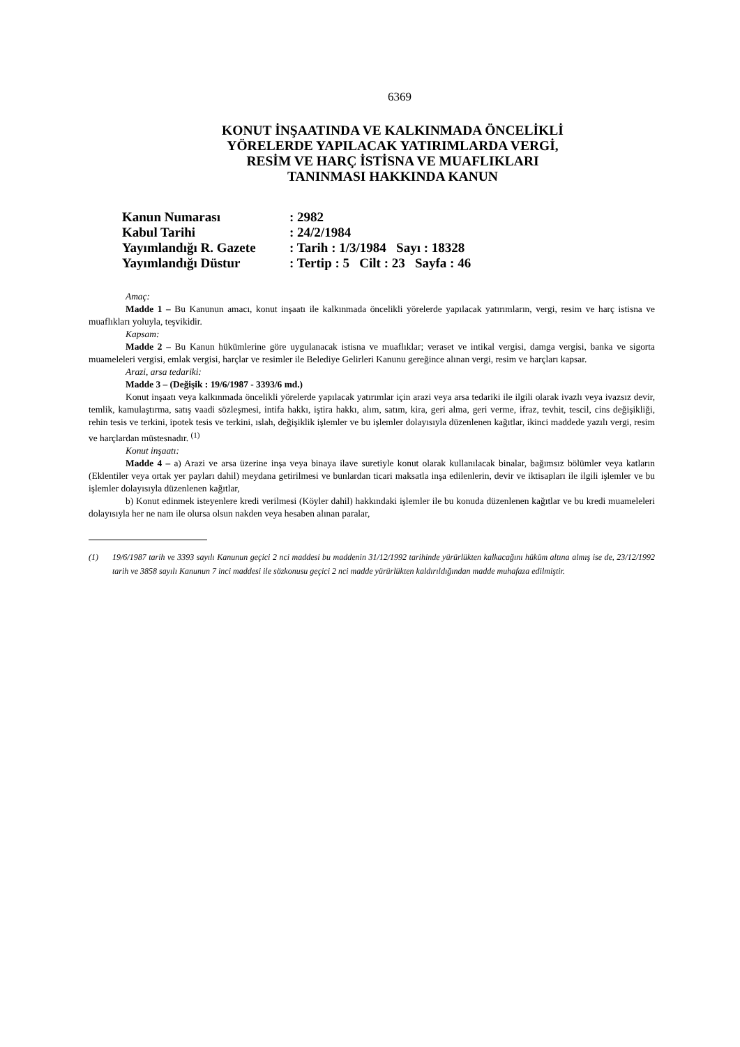6369
KONUT İNŞAATINDA VE KALKINMADA ÖNCELİKLİ
YÖRELERDE YAPILACAK YATIRIMLARDA VERGİ,
RESİM VE HARÇ İSTİSNA VE MUAFLIKLARI
TANINMASI HAKKINDA KANUN
| Kanun Numarası | : 2982 |
| Kabul Tarihi | : 24/2/1984 |
| Yayımlandığı R. Gazete | : Tarih : 1/3/1984 Sayı : 18328 |
| Yayımlandığı Düstur | : Tertip : 5 Cilt : 23 Sayfa : 46 |
Amaç:
Madde 1 – Bu Kanunun amacı, konut inşaatı ile kalkınmada öncelikli yörelerde yapılacak yatırımların, vergi, resim ve harç istisna ve muaflıkları yoluyla, teşvikidir.
Kapsam:
Madde 2 – Bu Kanun hükümlerine göre uygulanacak istisna ve muaflıklar; veraset ve intikal vergisi, damga vergisi, banka ve sigorta muameleleri vergisi, emlak vergisi, harçlar ve resimler ile Belediye Gelirleri Kanunu gereğince alınan vergi, resim ve harçları kapsar.
Arazi, arsa tedariki:
Madde 3 – (Değişik : 19/6/1987 - 3393/6 md.)
Konut inşaatı veya kalkınmada öncelikli yörelerde yapılacak yatırımlar için arazi veya arsa tedariki ile ilgili olarak ivazlı veya ivazsız devir, temlik, kamulaştırma, satış vaadi sözleşmesi, intifa hakkı, iştira hakkı, alım, satım, kira, geri alma, geri verme, ifraz, tevhit, tescil, cins değişikliği, rehin tesis ve terkini, ipotek tesis ve terkini, ıslah, değişiklik işlemler ve bu işlemler dolayısıyla düzenlenen kağıtlar, ikinci maddede yazılı vergi, resim ve harçlardan müstesnadır. <sup>(1)</sup>
Konut inşaatı:
Madde 4 – a) Arazi ve arsa üzerine inşa veya binaya ilave suretiyle konut olarak kullanılacak binalar, bağımsız bölümler veya katların (Eklentiler veya ortak yer payları dahil) meydana getirilmesi ve bunlardan ticari maksatla inşa edilenlerin, devir ve iktisapları ile ilgili işlemler ve bu işlemler dolayısıyla düzenlenen kağıtlar,
b) Konut edinmek isteyenlere kredi verilmesi (Köyler dahil) hakkındaki işlemler ile bu konuda düzenlenen kağıtlar ve bu kredi muameleleri dolayısıyla her ne nam ile olursa olsun nakden veya hesaben alınan paralar,
(1) 19/6/1987 tarih ve 3393 sayılı Kanunun geçici 2 nci maddesi bu maddenin 31/12/1992 tarihinde yürürlükten kalkacağını hüküm altına almış ise de, 23/12/1992 tarih ve 3858 sayılı Kanunun 7 inci maddesi ile sözkonusu geçici 2 nci madde yürürlükten kaldırıldığından madde muhafaza edilmiştir.